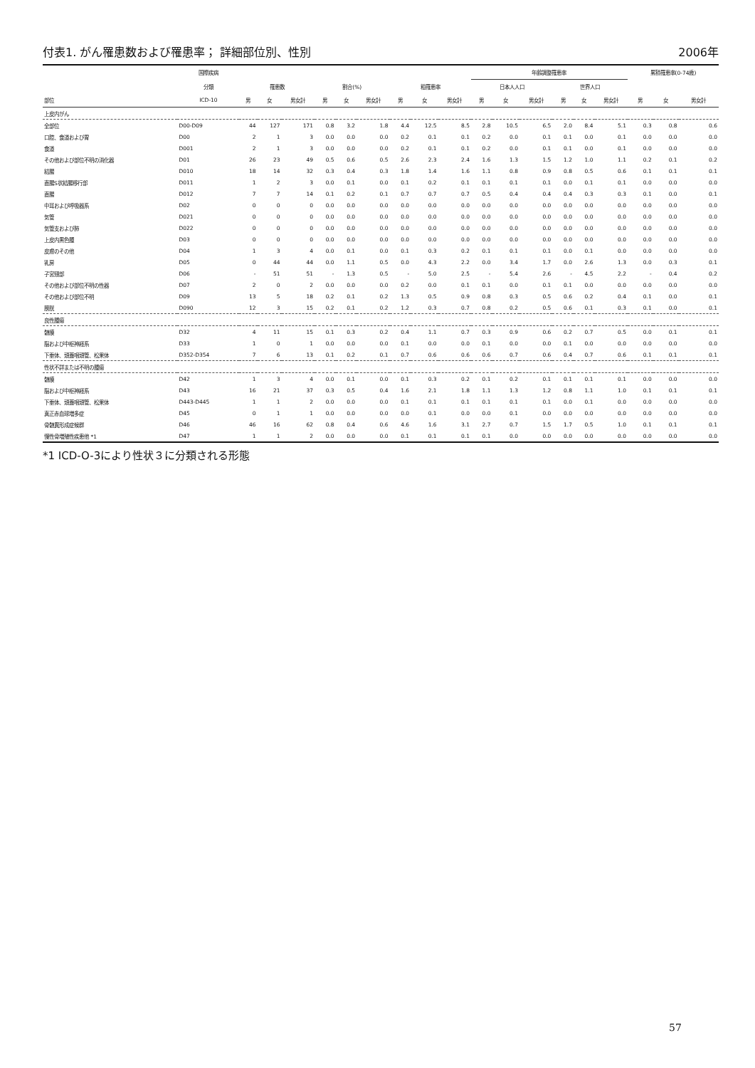付表1. がん罹患数および罹患率； 詳細部位別、性別 2006年
| | 国際疾病 | | | | | | | | | | 年齢調整罹患率 | | | | | | 累積罹患率(0-74歳) | | |
| --- | --- | --- | --- | --- | --- | --- | --- | --- | --- | --- | --- | --- | --- | --- | --- | --- | --- | --- | --- |
| | 分類 | 罹患数 | | | 割合(%) | | | 粗罹患率 | | | 日本人人口 | | | 世界人口 | | | | | |
| 部位 | ICD-10 | 男 | 女 | 男女計 | 男 | 女 | 男女計 | 男 | 女 | 男女計 | 男 | 女 | 男女計 | 男 | 女 | 男女計 | 男 | 女 | 男女計 |
| 上皮内がん | | | | | | | | | | | | | | | | | | | |
| 全部位 | D00-D09 | 44 | 127 | 171 | 0.8 | 3.2 | 1.8 | 4.4 | 12.5 | 8.5 | 2.8 | 10.5 | 6.5 | 2.0 | 8.4 | 5.1 | 0.3 | 0.8 | 0.6 |
| 口腔、食道および胃 | D00 | 2 | 1 | 3 | 0.0 | 0.0 | 0.0 | 0.2 | 0.1 | 0.1 | 0.2 | 0.0 | 0.1 | 0.1 | 0.0 | 0.1 | 0.0 | 0.0 | 0.0 |
| 食道 | D001 | 2 | 1 | 3 | 0.0 | 0.0 | 0.0 | 0.2 | 0.1 | 0.1 | 0.2 | 0.0 | 0.1 | 0.1 | 0.0 | 0.1 | 0.0 | 0.0 | 0.0 |
| その他および部位不明の消化器 | D01 | 26 | 23 | 49 | 0.5 | 0.6 | 0.5 | 2.6 | 2.3 | 2.4 | 1.6 | 1.3 | 1.5 | 1.2 | 1.0 | 1.1 | 0.2 | 0.1 | 0.2 |
| 結腸 | D010 | 18 | 14 | 32 | 0.3 | 0.4 | 0.3 | 1.8 | 1.4 | 1.6 | 1.1 | 0.8 | 0.9 | 0.8 | 0.5 | 0.6 | 0.1 | 0.1 | 0.1 |
| 直腸S状結腸移行部 | D011 | 1 | 2 | 3 | 0.0 | 0.1 | 0.0 | 0.1 | 0.2 | 0.1 | 0.1 | 0.1 | 0.1 | 0.0 | 0.1 | 0.1 | 0.0 | 0.0 | 0.0 |
| 直腸 | D012 | 7 | 7 | 14 | 0.1 | 0.2 | 0.1 | 0.7 | 0.7 | 0.7 | 0.5 | 0.4 | 0.4 | 0.4 | 0.3 | 0.3 | 0.1 | 0.0 | 0.1 |
| 中耳および呼吸器系 | D02 | 0 | 0 | 0 | 0.0 | 0.0 | 0.0 | 0.0 | 0.0 | 0.0 | 0.0 | 0.0 | 0.0 | 0.0 | 0.0 | 0.0 | 0.0 | 0.0 | 0.0 |
| 気管 | D021 | 0 | 0 | 0 | 0.0 | 0.0 | 0.0 | 0.0 | 0.0 | 0.0 | 0.0 | 0.0 | 0.0 | 0.0 | 0.0 | 0.0 | 0.0 | 0.0 | 0.0 |
| 気管支および肺 | D022 | 0 | 0 | 0 | 0.0 | 0.0 | 0.0 | 0.0 | 0.0 | 0.0 | 0.0 | 0.0 | 0.0 | 0.0 | 0.0 | 0.0 | 0.0 | 0.0 | 0.0 |
| 上皮内黒色腫 | D03 | 0 | 0 | 0 | 0.0 | 0.0 | 0.0 | 0.0 | 0.0 | 0.0 | 0.0 | 0.0 | 0.0 | 0.0 | 0.0 | 0.0 | 0.0 | 0.0 | 0.0 |
| 皮膚のその他 | D04 | 1 | 3 | 4 | 0.0 | 0.1 | 0.0 | 0.1 | 0.3 | 0.2 | 0.1 | 0.1 | 0.1 | 0.0 | 0.1 | 0.0 | 0.0 | 0.0 | 0.0 |
| 乳房 | D05 | 0 | 44 | 44 | 0.0 | 1.1 | 0.5 | 0.0 | 4.3 | 2.2 | 0.0 | 3.4 | 1.7 | 0.0 | 2.6 | 1.3 | 0.0 | 0.3 | 0.1 |
| 子宮頸部 | D06 | - | 51 | 51 | - | 1.3 | 0.5 | - | 5.0 | 2.5 | - | 5.4 | 2.6 | - | 4.5 | 2.2 | - | 0.4 | 0.2 |
| その他および部位不明の性器 | D07 | 2 | 0 | 2 | 0.0 | 0.0 | 0.0 | 0.2 | 0.0 | 0.1 | 0.1 | 0.0 | 0.1 | 0.1 | 0.0 | 0.0 | 0.0 | 0.0 | 0.0 |
| その他および部位不明 | D09 | 13 | 5 | 18 | 0.2 | 0.1 | 0.2 | 1.3 | 0.5 | 0.9 | 0.8 | 0.3 | 0.5 | 0.6 | 0.2 | 0.4 | 0.1 | 0.0 | 0.1 |
| 膀胱 | D090 | 12 | 3 | 15 | 0.2 | 0.1 | 0.2 | 1.2 | 0.3 | 0.7 | 0.8 | 0.2 | 0.5 | 0.6 | 0.1 | 0.3 | 0.1 | 0.0 | 0.1 |
| 良性腫瘍 | | | | | | | | | | | | | | | | | | | |
| 髄膜 | D32 | 4 | 11 | 15 | 0.1 | 0.3 | 0.2 | 0.4 | 1.1 | 0.7 | 0.3 | 0.9 | 0.6 | 0.2 | 0.7 | 0.5 | 0.0 | 0.1 | 0.1 |
| 脳および中枢神経系 | D33 | 1 | 0 | 1 | 0.0 | 0.0 | 0.0 | 0.1 | 0.0 | 0.0 | 0.1 | 0.0 | 0.0 | 0.1 | 0.0 | 0.0 | 0.0 | 0.0 | 0.0 |
| 下垂体、頭蓋咽頭管、松果体 | D352-D354 | 7 | 6 | 13 | 0.1 | 0.2 | 0.1 | 0.7 | 0.6 | 0.6 | 0.6 | 0.7 | 0.6 | 0.4 | 0.7 | 0.6 | 0.1 | 0.1 | 0.1 |
| 性状不詳または不明の腫瘍 | | | | | | | | | | | | | | | | | | | |
| 髄膜 | D42 | 1 | 3 | 4 | 0.0 | 0.1 | 0.0 | 0.1 | 0.3 | 0.2 | 0.1 | 0.2 | 0.1 | 0.1 | 0.1 | 0.1 | 0.0 | 0.0 | 0.0 |
| 脳および中枢神経系 | D43 | 16 | 21 | 37 | 0.3 | 0.5 | 0.4 | 1.6 | 2.1 | 1.8 | 1.1 | 1.3 | 1.2 | 0.8 | 1.1 | 1.0 | 0.1 | 0.1 | 0.1 |
| 下垂体、頭蓋咽頭管、松果体 | D443-D445 | 1 | 1 | 2 | 0.0 | 0.0 | 0.0 | 0.1 | 0.1 | 0.1 | 0.1 | 0.1 | 0.1 | 0.0 | 0.1 | 0.0 | 0.0 | 0.0 | 0.0 |
| 真正赤血球増多症 | D45 | 0 | 1 | 1 | 0.0 | 0.0 | 0.0 | 0.0 | 0.1 | 0.0 | 0.0 | 0.1 | 0.0 | 0.0 | 0.0 | 0.0 | 0.0 | 0.0 | 0.0 |
| 骨髄異形成症候群 | D46 | 46 | 16 | 62 | 0.8 | 0.4 | 0.6 | 4.6 | 1.6 | 3.1 | 2.7 | 0.7 | 1.5 | 1.7 | 0.5 | 1.0 | 0.1 | 0.1 | 0.1 |
| 慢性骨増殖性疾患他 *1 | D47 | 1 | 1 | 2 | 0.0 | 0.0 | 0.0 | 0.1 | 0.1 | 0.1 | 0.1 | 0.0 | 0.0 | 0.0 | 0.0 | 0.0 | 0.0 | 0.0 | 0.0 |
*1 ICD-O-3により性状３に分類される形態
57